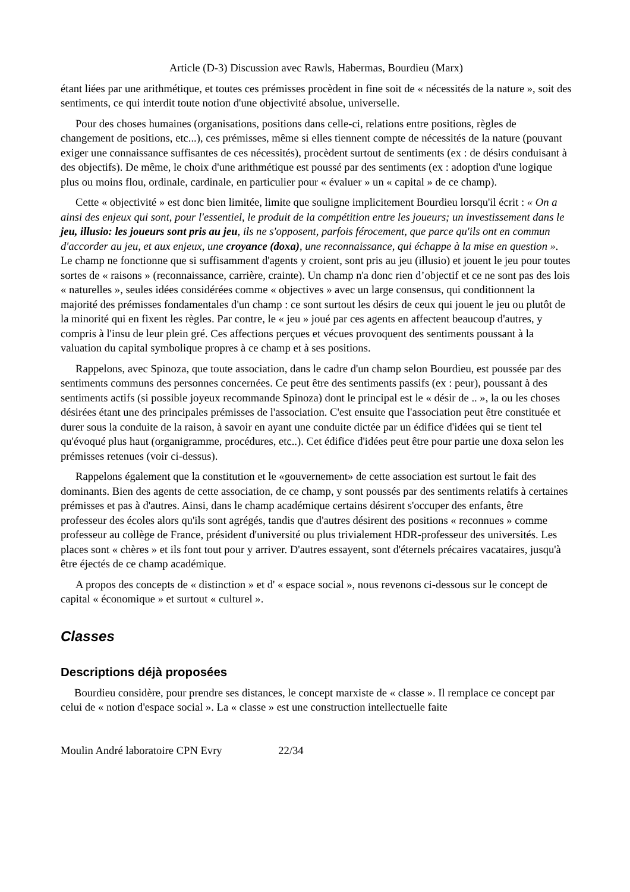Article (D-3) Discussion avec Rawls, Habermas, Bourdieu (Marx)
étant liées par une arithmétique, et toutes ces prémisses procèdent in fine soit de « nécessités de la nature », soit des sentiments, ce qui interdit toute notion d'une objectivité absolue, universelle.
Pour des choses humaines (organisations, positions dans celle-ci, relations entre positions, règles de changement de positions, etc...), ces prémisses, même si elles tiennent compte de nécessités de la nature (pouvant exiger une connaissance suffisantes de ces nécessités), procèdent surtout de sentiments (ex : de désirs conduisant à des objectifs). De même, le choix d'une arithmétique est poussé par des sentiments (ex : adoption d'une logique plus ou moins flou, ordinale, cardinale, en particulier pour « évaluer » un « capital » de ce champ).
Cette « objectivité » est donc bien limitée, limite que souligne implicitement Bourdieu lorsqu'il écrit : « On a ainsi des enjeux qui sont, pour l'essentiel, le produit de la compétition entre les joueurs; un investissement dans le jeu, illusio: les joueurs sont pris au jeu, ils ne s'opposent, parfois férocement, que parce qu'ils ont en commun d'accorder au jeu, et aux enjeux, une croyance (doxa), une reconnaissance, qui échappe à la mise en question ». Le champ ne fonctionne que si suffisamment d'agents y croient, sont pris au jeu (illusio) et jouent le jeu pour toutes sortes de « raisons » (reconnaissance, carrière, crainte). Un champ n'a donc rien d’objectif et ce ne sont pas des lois « naturelles », seules idées considérées comme « objectives » avec un large consensus, qui conditionnent la majorité des prémisses fondamentales d'un champ : ce sont surtout les désirs de ceux qui jouent le jeu ou plutôt de la minorité qui en fixent les règles. Par contre, le « jeu » joué par ces agents en affectent beaucoup d'autres, y compris à l'insu de leur plein gré. Ces affections perçues et vécues provoquent des sentiments poussant à la valuation du capital symbolique propres à ce champ et à ses positions.
Rappelons, avec Spinoza, que toute association, dans le cadre d'un champ selon Bourdieu, est poussée par des sentiments communs des personnes concernées. Ce peut être des sentiments passifs (ex : peur), poussant à des sentiments actifs (si possible joyeux recommande Spinoza) dont le principal est le « désir de .. », la ou les choses désirées étant une des principales prémisses de l'association. C'est ensuite que l'association peut être constituée et durer sous la conduite de la raison, à savoir en ayant une conduite dictée par un édifice d'idées qui se tient tel qu'évoqué plus haut (organigramme, procédures, etc..). Cet édifice d'idées peut être pour partie une doxa selon les prémisses retenues (voir ci-dessus).
Rappelons également que la constitution et le «gouvernement» de cette association est surtout le fait des dominants. Bien des agents de cette association, de ce champ, y sont poussés par des sentiments relatifs à certaines prémisses et pas à d'autres. Ainsi, dans le champ académique certains désirent s'occuper des enfants, être professeur des écoles alors qu'ils sont agrégés, tandis que d'autres désirent des positions « reconnues » comme professeur au collège de France, président d'université ou plus trivialement HDR-professeur des universités. Les places sont « chères » et ils font tout pour y arriver. D'autres essayent, sont d'éternels précaires vacataires, jusqu'à être éjectés de ce champ académique.
A propos des concepts de « distinction » et d' « espace social », nous revenons ci-dessous sur le concept de capital « économique » et surtout « culturel ».
Classes
Descriptions déjà proposées
Bourdieu considère, pour prendre ses distances, le concept marxiste de « classe ». Il remplace ce concept par celui de « notion d'espace social ». La « classe » est une construction intellectuelle faite
Moulin André laboratoire CPN Evry 22/34